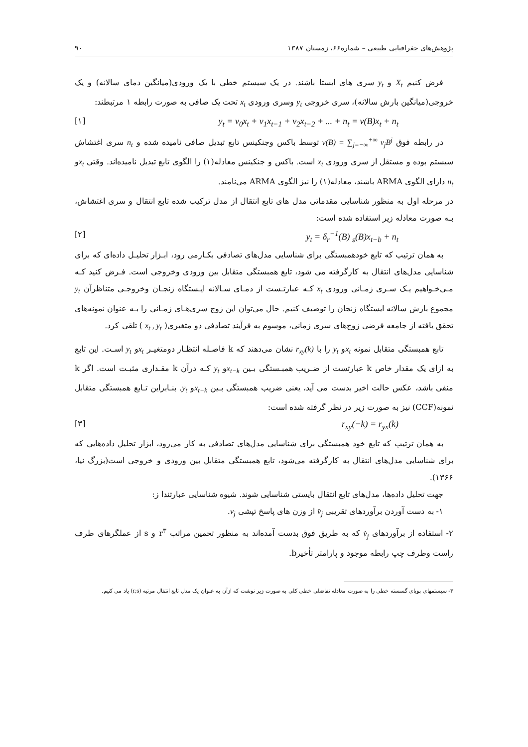پژوهش‌های جغرافیایی طبیعی – شماره۶۶، زمستان ۱۳۸۷ ۹۰
فرض کنیم X<sub>t</sub> و y<sub>t</sub> سری های ایستا باشند. در یک سیستم خطی با یک ورودی(میانگین دمای سالانه) و یک خروجی(میانگین بارش سالانه)، سری خروجی y<sub>t</sub> وسری ورودی x<sub>t</sub> تحت یک صافی به صورت رابطه ۱ مرتبطند:
y<sub>t</sub> = v<sub>0</sub>x<sub>t</sub> + v<sub>1</sub>x<sub>t−1</sub> + v<sub>2</sub>x<sub>t−2</sub> + ... + n<sub>t</sub> = v(B)x<sub>t</sub> + n<sub>t</sub> [۱]
در رابطه فوق v(B) = ∑<sub>j=−∞</sub><sup>+∞</sup> v<sub>j</sub>B<sup>j</sup> توسط باکس وجنکینس تابع تبدیل صافی نامیده شده و n<sub>t</sub> سری اغتشاش سیستم بوده و مستقل از سری ورودی x<sub>t</sub> است. باکس و جنکینس معادله(۱) را الگوی تابع تبدیل نامیده‌اند. وقتی x<sub>t</sub>و n<sub>t</sub> دارای الگوی ARMA باشند، معادله(۱) را نیز الگوی ARMA می‌نامند.
در مرحله اول به منظور شناسایی مقدماتی مدل های تابع انتقال از مدل ترکیب شده تابع انتقال و سری اغتشاش، بـه صورت معادله زیر استفاده شده است:
y<sub>t</sub> = δ<sub>r</sub><sup>−1</sup>(B) <sub>s</sub>(B)x<sub>t−b</sub> + n<sub>t</sub> [۲]
به همان ترتیب که تابع خودهمبستگی برای شناسایی مدل‌های تصادفی بکـارمی رود، ابـزار تحلیـل داده‌ای که برای شناسایی مدل‌های انتقال به کارگرفته می شود، تابع همبستگی متقابل بین ورودی وخروجی است. فـرض کنید کـه مـی‌خـواهیم یـک سـری زمـانی ورودی x<sub>t</sub> کـه عبارتـست از دمـای سـالانه ایـستگاه زنجـان وخروجـی متناظرآن y<sub>t</sub> مجموع بارش سالانه ایستگاه زنجان را توصیف کنیم. حال می‌توان این زوج سری‌هـای زمـانی را بـه عنوان نمونه‌های تحقق یافته از جامعه فرضی زوج‌های سری زمانی، موسوم به فرآیند تصادفی دو متغیری( x<sub>t</sub> , y<sub>t</sub> ) تلقی کرد.
تابع همبستگی متقابل نمونه x<sub>t</sub>و y<sub>t</sub> را با r<sub>xy</sub>(k) نشان می‌دهند که k فاصـله انتظـار دومتغیـر x<sub>t</sub>و y<sub>t</sub> اسـت. این تابع به ازای یک مقدار خاص k عبارتست از ضـریب همبـستگی بـین x<sub>t−k</sub>و y<sub>t</sub> کـه درآن k مقـداری مثبـت است. اگر k منفی باشد، عکس حالت اخیر بدست می آید، یعنی ضریب همبستگی بـین x<sub>t+k</sub>و y<sub>t</sub>. بنـابراین تـابع همبستگی متقابل نمونه(CCF) نیز به صورت زیر در نظر گرفته شده است:
r<sub>xy</sub>(−k) = r<sub>yx</sub>(k) [۳]
به همان ترتیب که تابع خود همبستگی برای شناسایی مدل‌های تصادفی به کار می‌رود، ابزار تحلیل داده‌هایی که برای شناسایی مدل‌های انتقال به کارگرفته می‌شود، تابع همبستگی متقابل بین ورودی و خروجی است(بزرگ نیا، ۱۳۶۶).
جهت تحلیل داده‌ها، مدل‌های تابع انتقال بایستی شناسایی شوند. شیوه شناسایی عبارتندا ز:
۱- به دست آوردن برآوردهای تقریبی v̂<sub>j</sub> از وزن های پاسخ تپشی v<sub>j</sub>.
۲- استفاده از برآوردهای v̂<sub>j</sub> که به طریق فوق بدست آمده‌اند به منظور تخمین مراتب r<sup>۳</sup> و s از عملگرهای طرف راست وطرف چپ رابطه موجود و پارامتر تأخیرb.
۳- سیستمهای پویای گسسته خطی را به صورت معادله تفاضلی خطی کلی به صورت زیر نوشت که ازآن به عنوان یک مدل تابع انتقال مرتبه (r,s) یاد می کنیم.